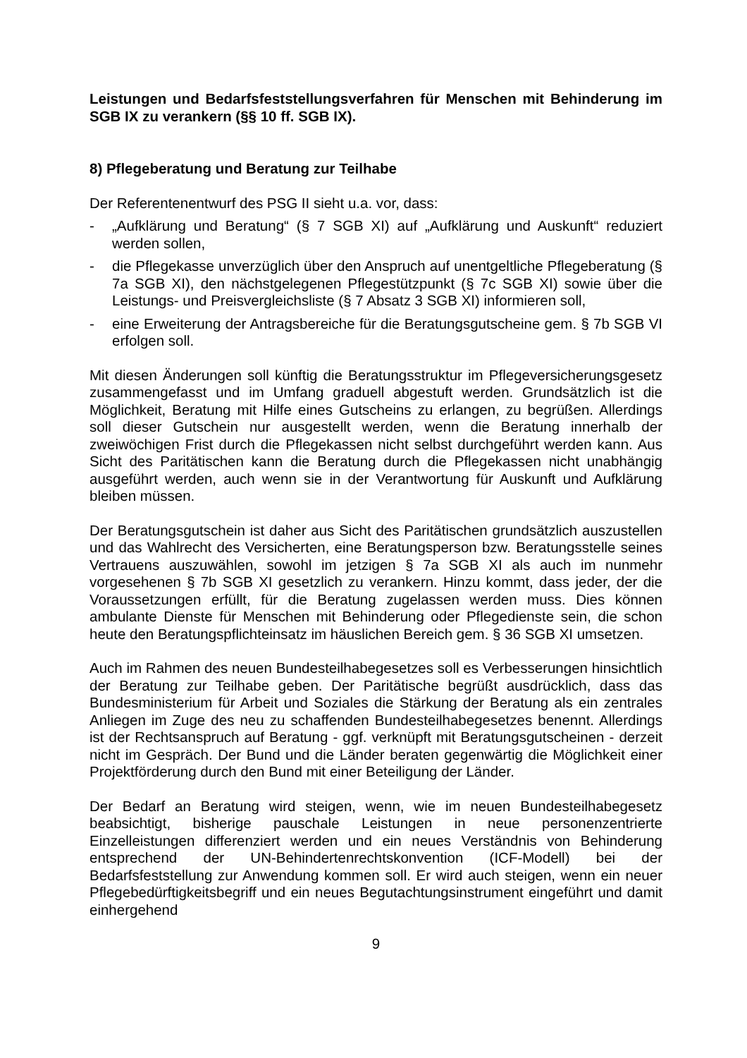Leistungen und Bedarfsfeststellungsverfahren für Menschen mit Behinderung im SGB IX zu verankern (§§ 10 ff. SGB IX).
8) Pflegeberatung und Beratung zur Teilhabe
Der Referentenentwurf des PSG II sieht u.a. vor, dass:
- „Aufklärung und Beratung“ (§ 7 SGB XI) auf „Aufklärung und Auskunft“ reduziert werden sollen,
- die Pflegekasse unverzüglich über den Anspruch auf unentgeltliche Pflegeberatung (§ 7a SGB XI), den nächstgelegenen Pflegestützpunkt (§ 7c SGB XI) sowie über die Leistungs- und Preisvergleichsliste (§ 7 Absatz 3 SGB XI) informieren soll,
- eine Erweiterung der Antragsbereiche für die Beratungsgutscheine gem. § 7b SGB VI erfolgen soll.
Mit diesen Änderungen soll künftig die Beratungsstruktur im Pflegeversicherungsgesetz zusammengefasst und im Umfang graduell abgestuft werden. Grundsätzlich ist die Möglichkeit, Beratung mit Hilfe eines Gutscheins zu erlangen, zu begrüßen. Allerdings soll dieser Gutschein nur ausgestellt werden, wenn die Beratung innerhalb der zweiwöchigen Frist durch die Pflegekassen nicht selbst durchgeführt werden kann. Aus Sicht des Paritätischen kann die Beratung durch die Pflegekassen nicht unabhängig ausgeführt werden, auch wenn sie in der Verantwortung für Auskunft und Aufklärung bleiben müssen.
Der Beratungsgutschein ist daher aus Sicht des Paritätischen grundsätzlich auszustellen und das Wahlrecht des Versicherten, eine Beratungsperson bzw. Beratungsstelle seines Vertrauens auszuwählen, sowohl im jetzigen § 7a SGB XI als auch im nunmehr vorgesehenen § 7b SGB XI gesetzlich zu verankern. Hinzu kommt, dass jeder, der die Voraussetzungen erfüllt, für die Beratung zugelassen werden muss. Dies können ambulante Dienste für Menschen mit Behinderung oder Pflegedienste sein, die schon heute den Beratungspflichteinsatz im häuslichen Bereich gem. § 36 SGB XI umsetzen.
Auch im Rahmen des neuen Bundesteilhabegesetzes soll es Verbesserungen hinsichtlich der Beratung zur Teilhabe geben. Der Paritätische begrüßt ausdrücklich, dass das Bundesministerium für Arbeit und Soziales die Stärkung der Beratung als ein zentrales Anliegen im Zuge des neu zu schaffenden Bundesteilhabegesetzes benennt. Allerdings ist der Rechtsanspruch auf Beratung - ggf. verknüpft mit Beratungsgutscheinen - derzeit nicht im Gespräch. Der Bund und die Länder beraten gegenwärtig die Möglichkeit einer Projektförderung durch den Bund mit einer Beteiligung der Länder.
Der Bedarf an Beratung wird steigen, wenn, wie im neuen Bundesteilhabegesetz beabsichtigt, bisherige pauschale Leistungen in neue personenzentrierte Einzelleistungen differenziert werden und ein neues Verständnis von Behinderung entsprechend der UN-Behindertenrechtskonvention (ICF-Modell) bei der Bedarfsfeststellung zur Anwendung kommen soll. Er wird auch steigen, wenn ein neuer Pflegebedürftigkeitsbegriff und ein neues Begutachtungsinstrument eingeführt und damit einhergehend
9